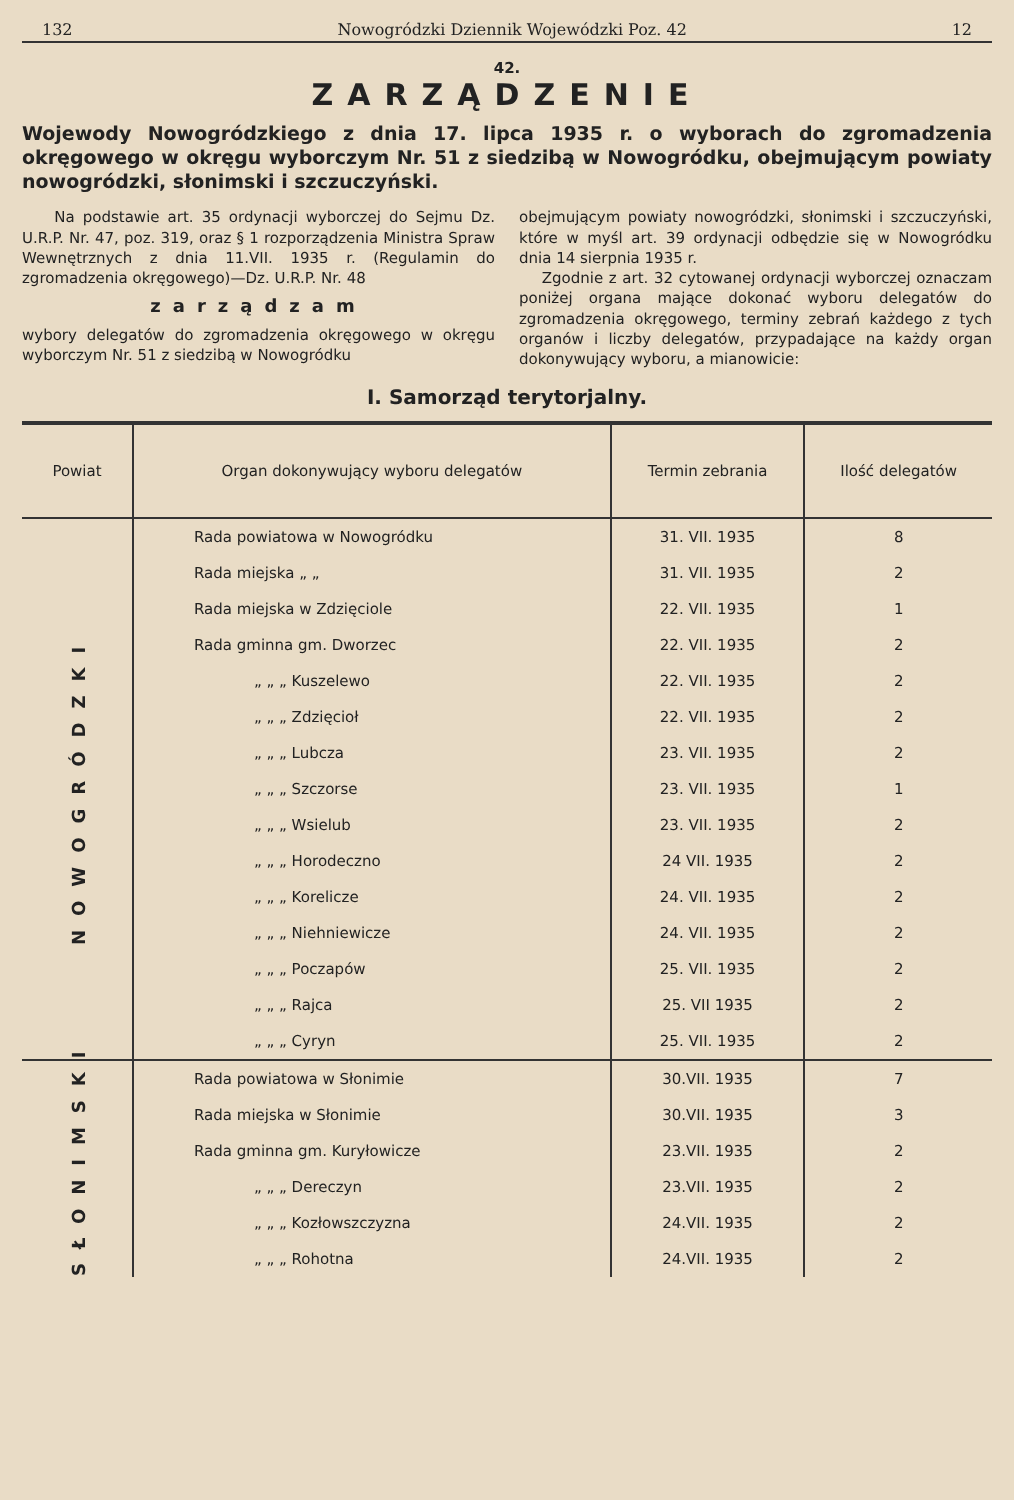132 Nowogródzki Dziennik Wojewódzki Poz. 42 12
42.
ZARZĄDZENIE
Wojewody Nowogródzkiego z dnia 17. lipca 1935 r. o wyborach do zgromadzenia okręgowego w okręgu wyborczym Nr. 51 z siedzibą w Nowogródku, obejmującym powiaty nowogródzki, słonimski i szczuczyński.
Na podstawie art. 35 ordynacji wyborczej do Sejmu Dz. U.R.P. Nr. 47, poz. 319, oraz § 1 rozporządzenia Ministra Spraw Wewnętrznych z dnia 11.VII. 1935 r. (Regulamin do zgromadzenia okręgowego)—Dz. U.R.P. Nr. 48
zarządzam
wybory delegatów do zgromadzenia okręgowego w okręgu wyborczym Nr. 51 z siedzibą w Nowogródku
obejmującym powiaty nowogródzki, słonimski i szczuczyński, które w myśl art. 39 ordynacji odbędzie się w Nowogródku dnia 14 sierpnia 1935 r.
Zgodnie z art. 32 cytowanej ordynacji wyborczej oznaczam poniżej organa mające dokonać wyboru delegatów do zgromadzenia okręgowego, terminy zebrań każdego z tych organów i liczby delegatów, przypadające na każdy organ dokonywujący wyboru, a mianowicie:
I. Samorząd terytorjalny.
| Powiat | Organ dokonywujący wyboru delegatów | Termin zebrania | Ilość delegatów |
| --- | --- | --- | --- |
| NOWOGRÓDZKI | Rada powiatowa w Nowogródku | 31. VII. 1935 | 8 |
| | Rada miejska „ „ | 31. VII. 1935 | 2 |
| | Rada miejska w Zdzięciole | 22. VII. 1935 | 1 |
| | Rada gminna gm. Dworzec | 22. VII. 1935 | 2 |
| | „ „ „ Kuszelewo | 22. VII. 1935 | 2 |
| | „ „ „ Zdzięcioł | 22. VII. 1935 | 2 |
| | „ „ „ Lubcza | 23. VII. 1935 | 2 |
| | „ „ „ Szczorse | 23. VII. 1935 | 1 |
| | „ „ „ Wsielub | 23. VII. 1935 | 2 |
| | „ „ „ Horodeczno | 24 VII. 1935 | 2 |
| | „ „ „ Korelicze | 24. VII. 1935 | 2 |
| | „ „ „ Niehniewicze | 24. VII. 1935 | 2 |
| | „ „ „ Poczapów | 25. VII. 1935 | 2 |
| | „ „ „ Rajca | 25. VII 1935 | 2 |
| | „ „ „ Cyryn | 25. VII. 1935 | 2 |
| SŁONIMSKI | Rada powiatowa w Słonimie | 30.VII. 1935 | 7 |
| | Rada miejska w Słonimie | 30.VII. 1935 | 3 |
| | Rada gminna gm. Kuryłowicze | 23.VII. 1935 | 2 |
| | „ „ „ Dereczyn | 23.VII. 1935 | 2 |
| | „ „ „ Kozłowszczyzna | 24.VII. 1935 | 2 |
| | „ „ „ Rohotna | 24.VII. 1935 | 2 |